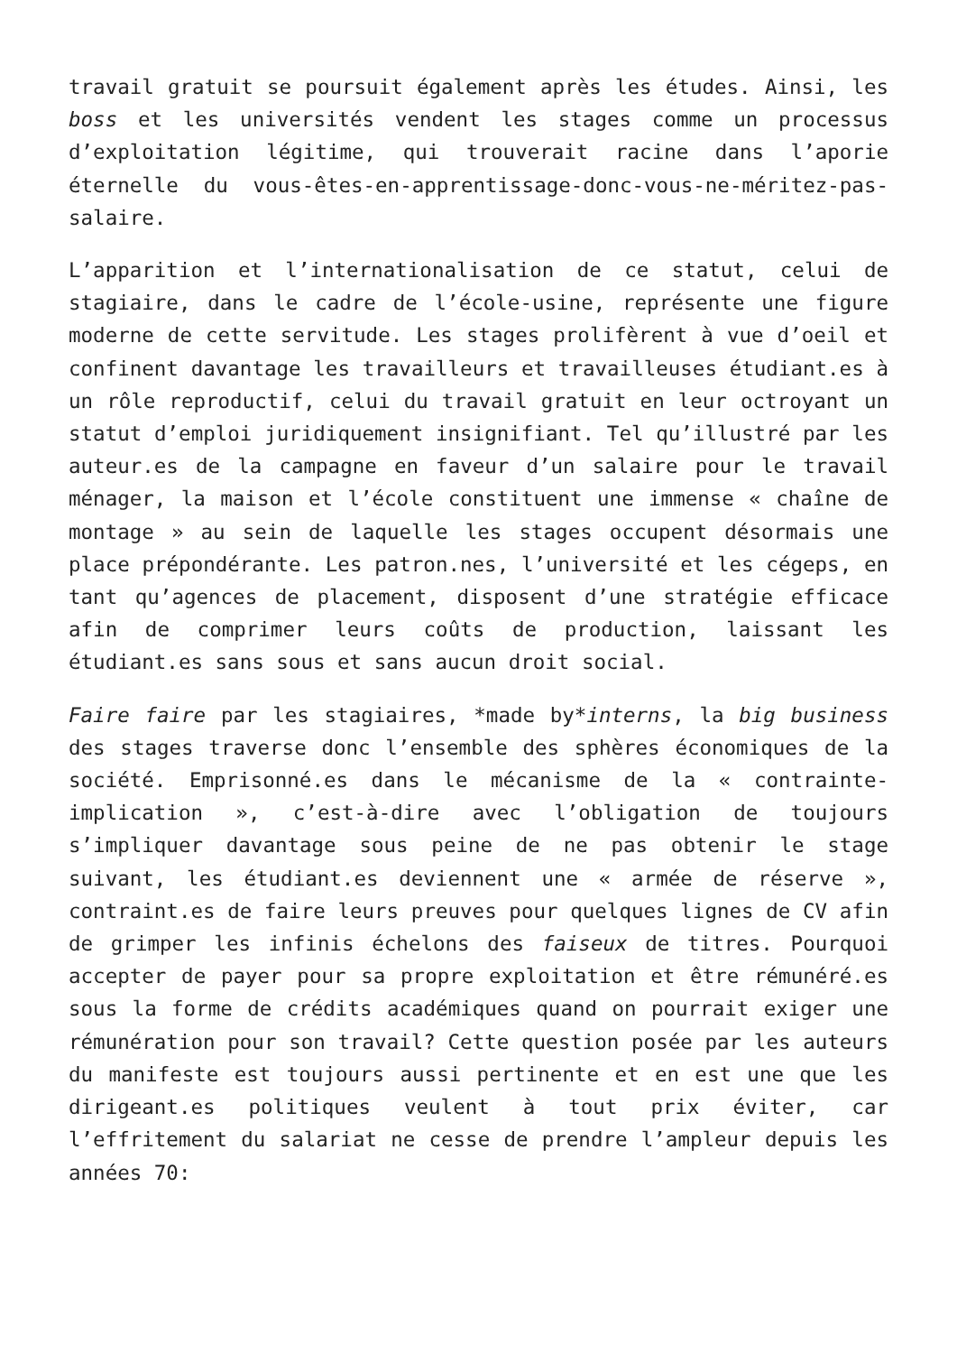travail gratuit se poursuit également après les études. Ainsi, les boss et les universités vendent les stages comme un processus d’exploitation légitime, qui trouverait racine dans l’aporie éternelle du vous-êtes-en-apprentissage-donc-vous-ne-méritez-pas-salaire.
L’apparition et l’internationalisation de ce statut, celui de stagiaire, dans le cadre de l’école-usine, représente une figure moderne de cette servitude. Les stages prolifèrent à vue d’oeil et confinent davantage les travailleurs et travailleuses étudiant.es à un rôle reproductif, celui du travail gratuit en leur octroyant un statut d’emploi juridiquement insignifiant. Tel qu’illustré par les auteur.es de la campagne en faveur d’un salaire pour le travail ménager, la maison et l’école constituent une immense « chaîne de montage » au sein de laquelle les stages occupent désormais une place prépondérante. Les patron.nes, l’université et les cégeps, en tant qu’agences de placement, disposent d’une stratégie efficace afin de comprimer leurs coûts de production, laissant les étudiant.es sans sous et sans aucun droit social.
Faire faire par les stagiaires, *made by*interns, la big business des stages traverse donc l’ensemble des sphères économiques de la société. Emprisonné.es dans le mécanisme de la « contrainte-implication », c’est-à-dire avec l’obligation de toujours s’impliquer davantage sous peine de ne pas obtenir le stage suivant, les étudiant.es deviennent une « armée de réserve », contraint.es de faire leurs preuves pour quelques lignes de CV afin de grimper les infinis échelons des faiseux de titres. Pourquoi accepter de payer pour sa propre exploitation et être rémunéré.es sous la forme de crédits académiques quand on pourrait exiger une rémunération pour son travail? Cette question posée par les auteurs du manifeste est toujours aussi pertinente et en est une que les dirigeant.es politiques veulent à tout prix éviter, car l’effritement du salariat ne cesse de prendre l’ampleur depuis les années 70: